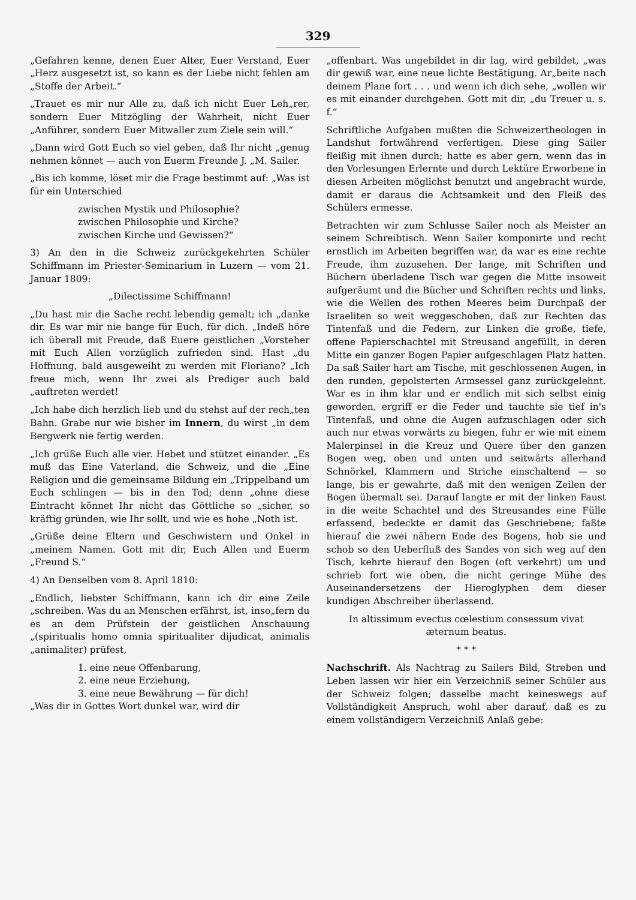329
„Gefahren kenne, denen Euer Alter, Euer Verstand, Euer „Herz ausgesetzt ist, so kann es der Liebe nicht fehlen am „Stoffe der Arbeit.“
„Trauet es mir nur Alle zu, daß ich nicht Euer Leh„rer, sondern Euer Mitzögling der Wahrheit, nicht Euer „Anführer, sondern Euer Mitwaller zum Ziele sein will.“
„Dann wird Gott Euch so viel geben, daß Ihr nicht „genug nehmen könnet — auch von Euerm Freunde J. „M. Sailer.
„Bis ich komme, löset mir die Frage bestimmt auf: „Was ist für ein Unterschied
zwischen Mystik und Philosophie?
zwischen Philosophie und Kirche?
zwischen Kirche und Gewissen?“
3) An den in die Schweiz zurückgekehrten Schüler Schiffmann im Priester-Seminarium in Luzern — vom 21. Januar 1809:
„Dilectissime Schiffmann!
„Du hast mir die Sache recht lebendig gemalt; ich „danke dir. Es war mir nie bange für Euch, für dich. „Indeß höre ich überall mit Freude, daß Euere geistlichen „Vorsteher mit Euch Allen vorzüglich zufrieden sind. Hast „du Hoffnung, bald ausgeweiht zu werden mit Floriano? „Ich freue mich, wenn Ihr zwei als Prediger auch bald „auftreten werdet!
„Ich habe dich herzlich lieb und du stehst auf der rech„ten Bahn. Grabe nur wie bisher im Innern, du wirst „in dem Bergwerk nie fertig werden.
„Ich grüße Euch alle vier. Hebet und stützet einander. „Es muß das Eine Vaterland, die Schweiz, und die „Eine Religion und die gemeinsame Bildung ein „Trippelband um Euch schlingen — bis in den Tod; denn „ohne diese Eintracht könnet Ihr nicht das Göttliche so „sicher, so kräftig gründen, wie Ihr sollt, und wie es hohe „Noth ist.
„Grüße deine Eltern und Geschwistern und Onkel in „meinem Namen. Gott mit dir, Euch Allen und Euerm „Freund S.“
4) An Denselben vom 8. April 1810:
„Endlich, liebster Schiffmann, kann ich dir eine Zeile „schreiben. Was du an Menschen erfährst, ist, inso„fern du es an dem Prüfstein der geistlichen Anschauung „(spiritualis homo omnia spiritualiter dijudicat, animalis „animaliter) prüfest,
1. eine neue Offenbarung,
2. eine neue Erziehung,
3. eine neue Bewährung — für dich!
„Was dir in Gottes Wort dunkel war, wird dir
„offenbart. Was ungebildet in dir lag, wird gebildet, „was dir gewiß war, eine neue lichte Bestätigung. Ar„beite nach deinem Plane fort . . . und wenn ich dich sehe, „wollen wir es mit einander durchgehen. Gott mit dir, „du Treuer u. s. f.“
Schriftliche Aufgaben mußten die Schweizertheologen in Landshut fortwährend verfertigen. Diese ging Sailer fleißig mit ihnen durch; hatte es aber gern, wenn das in den Vorlesungen Erlernte und durch Lektüre Erworbene in diesen Arbeiten möglichst benutzt und angebracht wurde, damit er daraus die Achtsamkeit und den Fleiß des Schülers ermesse.
Betrachten wir zum Schlusse Sailer noch als Meister an seinem Schreibtisch. Wenn Sailer komponirte und recht ernstlich im Arbeiten begriffen war, da war es eine rechte Freude, ihm zuzusehen. Der lange, mit Schriften und Büchern überladene Tisch war gegen die Mitte insoweit aufgeräumt und die Bücher und Schriften rechts und links, wie die Wellen des rothen Meeres beim Durchpaß der Israeliten so weit weggeschoben, daß zur Rechten das Tintenfaß und die Federn, zur Linken die große, tiefe, offene Papierschachtel mit Streusand angefüllt, in deren Mitte ein ganzer Bogen Papier aufgeschlagen Platz hatten. Da saß Sailer hart am Tische, mit geschlossenen Augen, in den runden, gepolsterten Armsessel ganz zurückgelehnt. War es in ihm klar und er endlich mit sich selbst einig geworden, ergriff er die Feder und tauchte sie tief in's Tintenfaß, und ohne die Augen aufzuschlagen oder sich auch nur etwas vorwärts zu biegen, fuhr er wie mit einem Malerpinsel in die Kreuz und Quere über den ganzen Bogen weg, oben und unten und seitwärts allerhand Schnörkel, Klammern und Striche einschaltend — so lange, bis er gewahrte, daß mit den wenigen Zeilen der Bogen übermalt sei. Darauf langte er mit der linken Faust in die weite Schachtel und des Streusandes eine Fülle erfassend, bedeckte er damit das Geschriebene; faßte hierauf die zwei nähern Ende des Bogens, hob sie und schob so den Ueberfluß des Sandes von sich weg auf den Tisch, kehrte hierauf den Bogen (oft verkehrt) um und schrieb fort wie oben, die nicht geringe Mühe des Auseinandersetzens der Hieroglyphen dem dieser kundigen Abschreiber überlassend.
In altissimum evectus cœlestium consessum vivat
æternum beatus.
* * *
Nachschrift. Als Nachtrag zu Sailers Bild, Streben und Leben lassen wir hier ein Verzeichniß seiner Schüler aus der Schweiz folgen; dasselbe macht keineswegs auf Vollständigkeit Anspruch, wohl aber darauf, daß es zu einem vollständigern Verzeichniß Anlaß gebe: